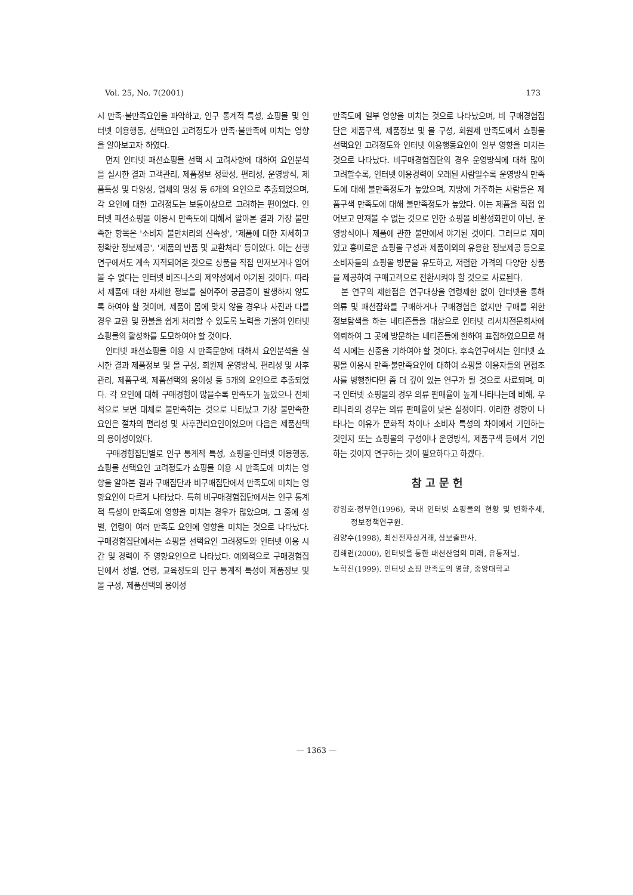Vol. 25, No. 7(2001) 173
시 만족·불만족요인을 파악하고, 인구 통계적 특성, 쇼핑몰 및 인터넷 이용행동, 선택요인 고려정도가 만족·불만족에 미치는 영향을 알아보고자 하였다.
먼저 인터넷 패션쇼핑몰 선택 시 고려사항에 대하여 요인분석을 실시한 결과 고객관리, 제품정보 정확성, 편리성, 운영방식, 제품특성 및 다양성, 업체의 명성 등 6개의 요인으로 추출되었으며, 각 요인에 대한 고려정도는 보통이상으로 고려하는 편이었다. 인터넷 패션쇼핑몰 이용시 만족도에 대해서 알아본 결과 가장 불만족한 항목은 '소비자 불만처리의 신속성', '제품에 대한 자세하고 정확한 정보제공', '제품의 반품 및 교환처리' 등이었다. 이는 선행연구에서도 계속 지적되어온 것으로 상품을 직접 만져보거나 입어 볼 수 없다는 인터넷 비즈니스의 제약성에서 야기된 것이다. 따라서 제품에 대한 자세한 정보를 실어주어 궁금증이 발생하지 않도록 하여야 할 것이며, 제품이 몸에 맞지 않을 경우나 사진과 다를 경우 교환 및 환불을 쉽게 처리할 수 있도록 노력을 기울여 인터넷 쇼핑몰의 활성화를 도모하여야 할 것이다.
인터넷 패션쇼핑몰 이용 시 만족문항에 대해서 요인분석을 실시한 결과 제품정보 및 몰 구성, 회원제 운영방식, 편리성 및 사후관리, 제품구색, 제품선택의 용이성 등 5개의 요인으로 추출되었다. 각 요인에 대해 구매경험이 많을수록 만족도가 높았으나 전체적으로 보면 대체로 불만족하는 것으로 나타났고 가장 불만족한 요인은 절차의 편리성 및 사후관리요인이었으며 다음은 제품선택의 용이성이었다.
구매경험집단별로 인구 통계적 특성, 쇼핑몰·인터넷 이용행동, 쇼핑몰 선택요인 고려정도가 쇼핑몰 이용 시 만족도에 미치는 영향을 알아본 결과 구매집단과 비구매집단에서 만족도에 미치는 영향요인이 다르게 나타났다. 특히 비구매경험집단에서는 인구 통계적 특성이 만족도에 영향을 미치는 경우가 많았으며, 그 중에 성별, 연령이 여러 만족도 요인에 영향을 미치는 것으로 나타났다. 구매경험집단에서는 쇼핑몰 선택요인 고려정도와 인터넷 이용 시간 및 경력이 주 영향요인으로 나타났다. 예외적으로 구매경험집단에서 성별, 연령, 교육정도의 인구 통계적 특성이 제품정보 및 몰 구성, 제품선택의 용이성
만족도에 일부 영향을 미치는 것으로 나타났으며, 비 구매경험집단은 제품구색, 제품정보 및 몰 구성, 회원제 만족도에서 쇼핑몰 선택요인 고려정도와 인터넷 이용행동요인이 일부 영향을 미치는 것으로 나타났다. 비구매경험집단의 경우 운영방식에 대해 많이 고려할수록, 인터넷 이용경력이 오래된 사람일수록 운영방식 만족도에 대해 불만족정도가 높았으며, 지방에 거주하는 사람들은 제품구색 만족도에 대해 불만족정도가 높았다. 이는 제품을 직접 입어보고 만져볼 수 없는 것으로 인한 쇼핑몰 비활성화만이 아닌, 운영방식이나 제품에 관한 불만에서 야기된 것이다. 그러므로 재미있고 흥미로운 쇼핑몰 구성과 제품이외의 유용한 정보제공 등으로 소비자들의 쇼핑몰 방문을 유도하고, 저렴한 가격의 다양한 상품을 제공하여 구매고객으로 전환시켜야 할 것으로 사료된다.
본 연구의 제한점은 연구대상을 연령제한 없이 인터넷을 통해 의류 및 패션잡화를 구매하거나 구매경험은 없지만 구매를 위한 정보탐색을 하는 네티즌들을 대상으로 인터넷 리서치전문회사에 의뢰하여 그 곳에 방문하는 네티즌들에 한하여 표집하였으므로 해석 시에는 신중을 기하여야 할 것이다. 후속연구에서는 인터넷 쇼핑몰 이용시 만족·불만족요인에 대하여 쇼핑몰 이용자들의 면접조사를 병행한다면 좀 더 깊이 있는 연구가 될 것으로 사료되며, 미국 인터넷 쇼핑몰의 경우 의류 판매율이 높게 나타나는데 비해, 우리나라의 경우는 의류 판매율이 낮은 실정이다. 이러한 경향이 나타나는 이유가 문화적 차이나 소비자 특성의 차이에서 기인하는 것인지 또는 쇼핑몰의 구성이나 운영방식, 제품구색 등에서 기인하는 것이지 연구하는 것이 필요하다고 하겠다.
참고문헌
강임호·정부연(1996), 국내 인터넷 쇼핑몰의 현황 및 변화추세, 정보정책연구원.
김양수(1998), 최신전자상거래, 삼보출판사.
김해련(2000), 인터넷을 통한 패션산업의 미래, 유통저널.
노학진(1999). 인터넷 쇼핑 만족도의 영향, 중앙대학교
— 1363 —